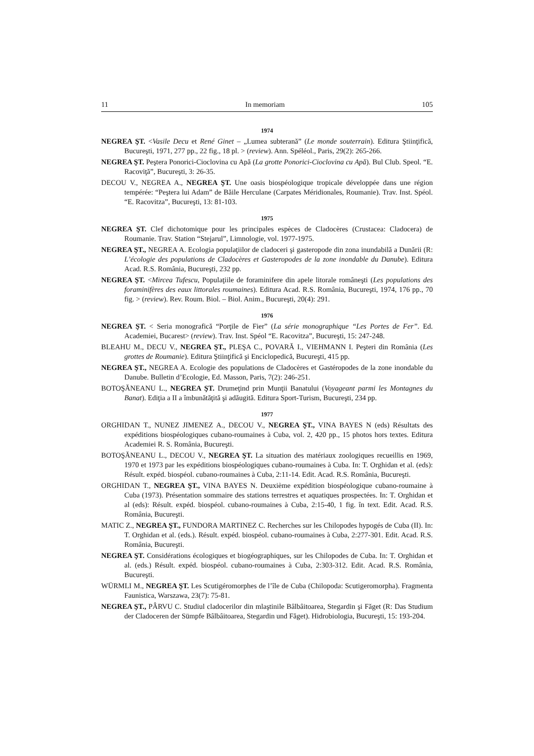11 In memoriam 105
1974
NEGREA ŞT. <Vasile Decu et René Ginet – „Lumea subterană” (Le monde souterrain). Editura Ştiinţifică, Bucureşti, 1971, 277 pp., 22 fig., 18 pl. > (review). Ann. Spéléol., Paris, 29(2): 265-266.
NEGREA ŞT. Peştera Ponorici-Cioclovina cu Apă (La grotte Ponorici-Cioclovina cu Apă). Bul Club. Speol. “E. Racoviţă”, Bucureşti, 3: 26-35.
DECOU V., NEGREA A., NEGREA ŞT. Une oasis biospéologique tropicale développée dans une région tempérée: “Peştera lui Adam” de Băile Herculane (Carpates Méridionales, Roumanie). Trav. Inst. Spéol. “E. Racovitza”, Bucureşti, 13: 81-103.
1975
NEGREA ŞT. Clef dichotomique pour les principales espèces de Cladocères (Crustacea: Cladocera) de Roumanie. Trav. Station “Stejarul”, Limnologie, vol. 1977-1975.
NEGREA ŞT., NEGREA A. Ecologia populaţiilor de cladoceri şi gasteropode din zona inundabilă a Dunării (R: L’écologie des populations de Cladocères et Gasteropodes de la zone inondable du Danube). Editura Acad. R.S. România, Bucureşti, 232 pp.
NEGREA ŞT. <Mircea Tufescu, Populaţiile de foraminifere din apele litorale româneşti (Les populations des foraminifères des eaux littorales roumaines). Editura Acad. R.S. România, Bucureşti, 1974, 176 pp., 70 fig. > (review). Rev. Roum. Biol. – Biol. Anim., Bucureşti, 20(4): 291.
1976
NEGREA ŞT. < Seria monografică “Porţile de Fier” (La série monographique “Les Portes de Fer”. Ed. Academiei, Bucarest> (review). Trav. Inst. Spéol “E. Racovitza”, Bucureşti, 15: 247-248.
BLEAHU M., DECU V., NEGREA ŞT., PLEŞA C., POVARĂ I., VIEHMANN I. Peşteri din România (Les grottes de Roumanie). Editura Ştiinţifică şi Enciclopedică, Bucureşti, 415 pp.
NEGREA ŞT., NEGREA A. Ecologie des populations de Cladocères et Gastéropodes de la zone inondable du Danube. Bulletin d’Ecologie, Ed. Masson, Paris, 7(2): 246-251.
BOTOŞĂNEANU L., NEGREA ŞT. Drumeţind prin Munţii Banatului (Voyageant parmi les Montagnes du Banat). Ediţia a II a îmbunătăţită şi adăugită. Editura Sport-Turism, Bucureşti, 234 pp.
1977
ORGHIDAN T., NUNEZ JIMENEZ A., DECOU V., NEGREA ŞT., VINA BAYES N (eds) Résultats des expéditions biospéologiques cubano-roumaines à Cuba, vol. 2, 420 pp., 15 photos hors textes. Editura Academiei R. S. România, Bucureşti.
BOTOŞĂNEANU L., DECOU V., NEGREA ŞT. La situation des matériaux zoologiques recueillis en 1969, 1970 et 1973 par les expéditions biospéologiques cubano-roumaines à Cuba. In: T. Orghidan et al. (eds): Résult. expéd. biospéol. cubano-roumaines à Cuba, 2:11-14. Edit. Acad. R.S. România, Bucureşti.
ORGHIDAN T., NEGREA ŞT., VINA BAYES N. Deuxième expédition biospéologique cubano-roumaine à Cuba (1973). Présentation sommaire des stations terrestres et aquatiques prospectées. In: T. Orghidan et al (eds): Résult. expéd. biospéol. cubano-roumaines à Cuba, 2:15-40, 1 fig. în text. Edit. Acad. R.S. România, Bucureşti.
MATIC Z., NEGREA ŞT., FUNDORA MARTINEZ C. Recherches sur les Chilopodes hypogés de Cuba (II). In: T. Orghidan et al. (eds.). Résult. expéd. biospéol. cubano-roumaines à Cuba, 2:277-301. Edit. Acad. R.S. România, Bucureşti.
NEGREA ŞT. Considérations écologiques et biogéographiques, sur les Chilopodes de Cuba. In: T. Orghidan et al. (eds.) Résult. expéd. biospéol. cubano-roumaines à Cuba, 2:303-312. Edit. Acad. R.S. România, Bucureşti.
WÜRMLI M., NEGREA ŞT. Les Scutigéromorphes de l’île de Cuba (Chilopoda: Scutigeromorpha). Fragmenta Faunistica, Warszawa, 23(7): 75-81.
NEGREA ŞT., PÂRVU C. Studiul cladocerilor din mlaştinile Bâlbâitoarea, Stegardin şi Făget (R: Das Studium der Cladoceren der Sümpfe Bâlbâitoarea, Stegardin und Făget). Hidrobiologia, Bucureşti, 15: 193-204.